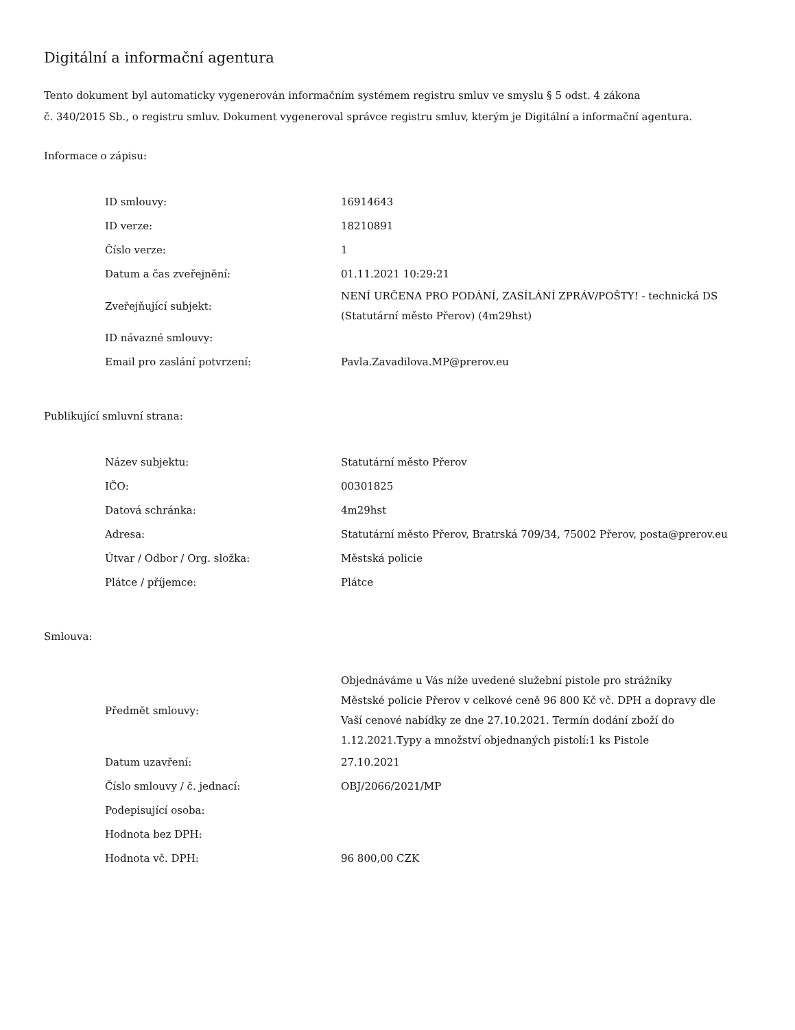Digitální a informační agentura
Tento dokument byl automaticky vygenerován informačním systémem registru smluv ve smyslu § 5 odst. 4 zákona
č. 340/2015 Sb., o registru smluv. Dokument vygeneroval správce registru smluv, kterým je Digitální a informační agentura.
Informace o zápisu:
| ID smlouvy: | 16914643 |
| ID verze: | 18210891 |
| Číslo verze: | 1 |
| Datum a čas zveřejnění: | 01.11.2021 10:29:21 |
| Zveřejňující subjekt: | NENÍ URČENA PRO PODÁNÍ, ZASÍLÁNÍ ZPRÁV/POŠTY! - technická DS (Statutární město Přerov) (4m29hst) |
| ID návazné smlouvy: | |
| Email pro zaslání potvrzení: | Pavla.Zavadilova.MP@prerov.eu |
Publikující smluvní strana:
| Název subjektu: | Statutární město Přerov |
| IČO: | 00301825 |
| Datová schránka: | 4m29hst |
| Adresa: | Statutární město Přerov, Bratrská 709/34, 75002 Přerov, posta@prerov.eu |
| Útvar / Odbor / Org. složka: | Městská policie |
| Plátce / příjemce: | Plátce |
Smlouva:
| Předmět smlouvy: | Objednáváme u Vás níže uvedené služební pistole pro strážníky Městské policie Přerov v celkové ceně 96 800 Kč vč. DPH a dopravy dle Vaší cenové nabídky ze dne 27.10.2021. Termín dodání zboží do 1.12.2021.Typy a množství objednaných pistolí:1 ks Pistole |
| Datum uzavření: | 27.10.2021 |
| Číslo smlouvy / č. jednací: | OBJ/2066/2021/MP |
| Podepisující osoba: | |
| Hodnota bez DPH: | |
| Hodnota vč. DPH: | 96 800,00 CZK |